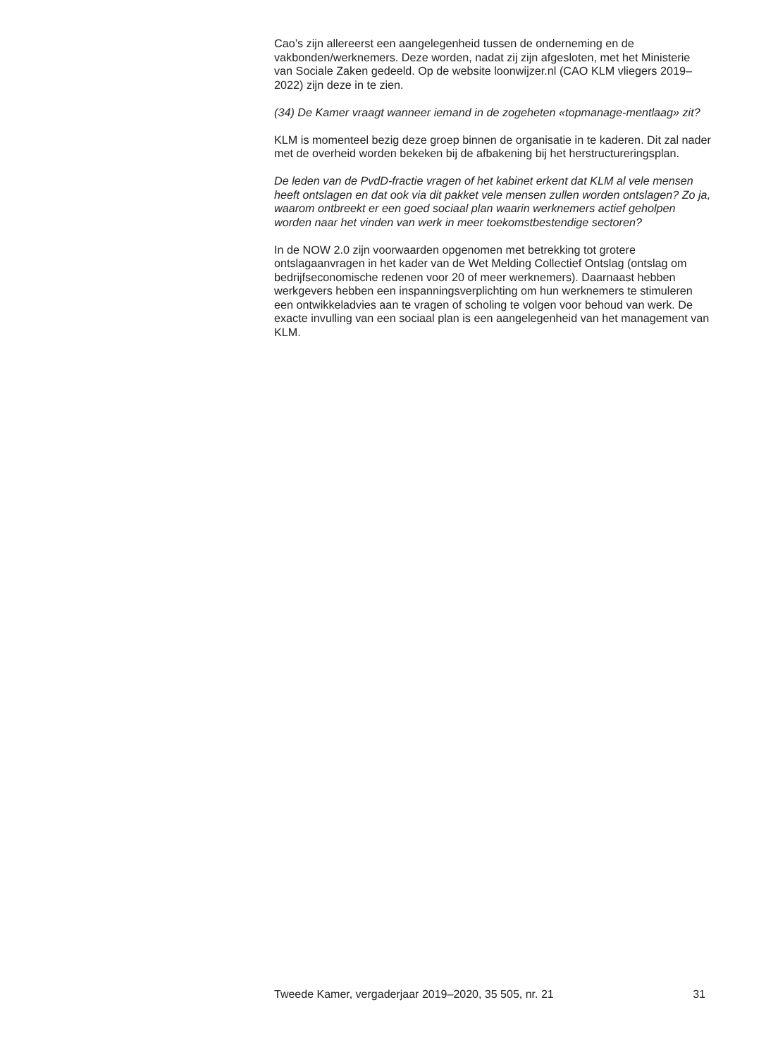Cao’s zijn allereerst een aangelegenheid tussen de onderneming en de vakbonden/werknemers. Deze worden, nadat zij zijn afgesloten, met het Ministerie van Sociale Zaken gedeeld. Op de website loonwijzer.nl (CAO KLM vliegers 2019–2022) zijn deze in te zien.
(34) De Kamer vraagt wanneer iemand in de zogeheten «topmanage-mentlaag» zit?
KLM is momenteel bezig deze groep binnen de organisatie in te kaderen. Dit zal nader met de overheid worden bekeken bij de afbakening bij het herstructureringsplan.
De leden van de PvdD-fractie vragen of het kabinet erkent dat KLM al vele mensen heeft ontslagen en dat ook via dit pakket vele mensen zullen worden ontslagen? Zo ja, waarom ontbreekt er een goed sociaal plan waarin werknemers actief geholpen worden naar het vinden van werk in meer toekomstbestendige sectoren?
In de NOW 2.0 zijn voorwaarden opgenomen met betrekking tot grotere ontslagaanvragen in het kader van de Wet Melding Collectief Ontslag (ontslag om bedrijfseconomische redenen voor 20 of meer werknemers). Daarnaast hebben werkgevers hebben een inspanningsverplichting om hun werknemers te stimuleren een ontwikkeladvies aan te vragen of scholing te volgen voor behoud van werk. De exacte invulling van een sociaal plan is een aangelegenheid van het management van KLM.
Tweede Kamer, vergaderjaar 2019–2020, 35 505, nr. 21 31